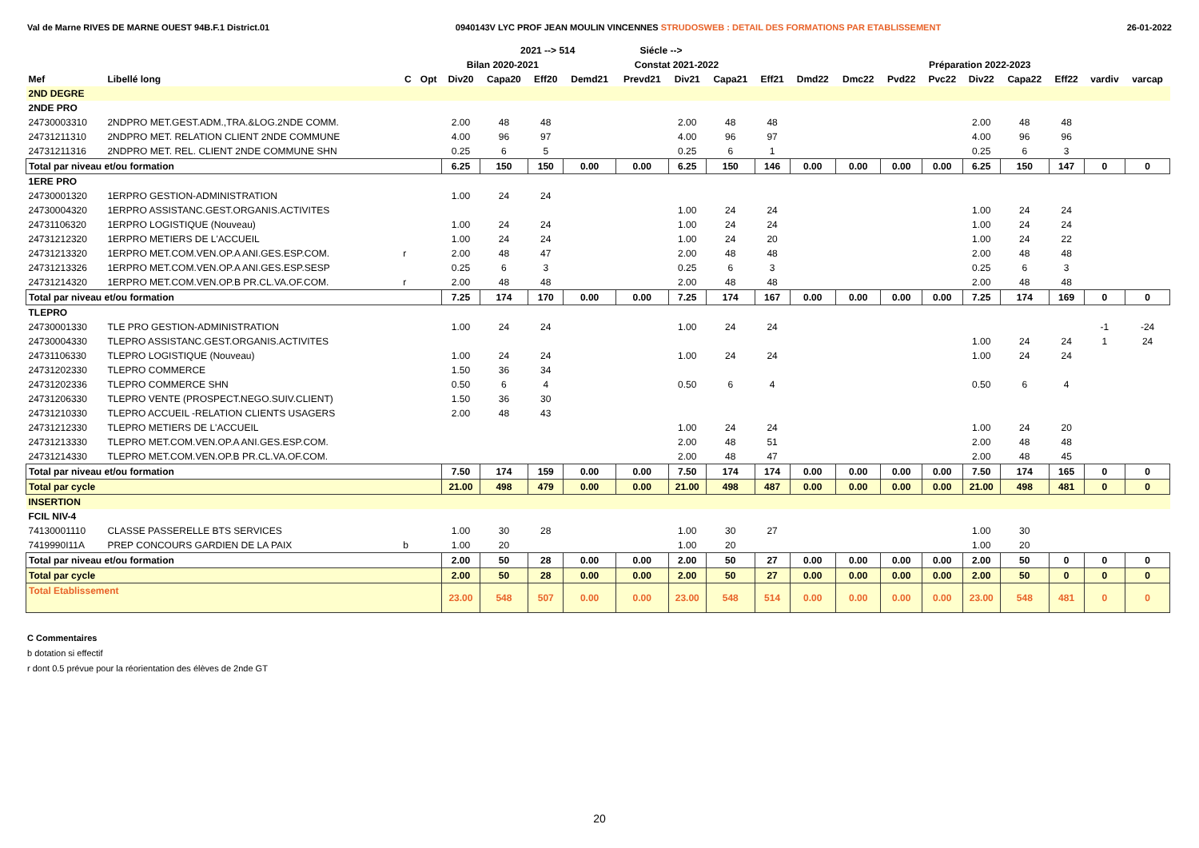Val de Marne RIVES DE MARNE OUEST 94B.F.1 District.01 0940143V LYC PROF JEAN MOULIN VINCENNES STRUDOSWEB : DETAIL DES FORMATIONS PAR ETABLISSEMENT 26-01-2022
| | | | | | 2021 --> 514 | | | Siécle --> | | | | | | | | | | | | |
| | | | | Bilan 2020-2021 | | | Constat 2021-2022 | | | | | Préparation 2022-2023 | | | | | | | | |
| Mef | Libellé long | C | Opt | Div20 | Capa20 | Eff20 | Demd21 | Prevd21 | Div21 | Capa21 | Eff21 | Dmd22 | Dmc22 | Pvd22 | Pvc22 | Div22 | Capa22 | Eff22 | vardiv | varcap |
| 2ND DEGRE | | | | | | | | | | | | | | | | | | | | |
| 2NDE PRO | | | | | | | | | | | | | | | | | | | | |
| 24730003310 | 2NDPRO MET.GEST.ADM.,TRA.&LOG.2NDE COMM. | | | 2.00 | 48 | 48 | | | 2.00 | 48 | 48 | | | | | 2.00 | 48 | 48 | | |
| 24731211310 | 2NDPRO MET. RELATION CLIENT 2NDE COMMUNE | | | 4.00 | 96 | 97 | | | 4.00 | 96 | 97 | | | | | 4.00 | 96 | 96 | | |
| 24731211316 | 2NDPRO MET. REL. CLIENT 2NDE COMMUNE SHN | | | 0.25 | 6 | 5 | | | 0.25 | 6 | 1 | | | | | 0.25 | 6 | 3 | | |
| Total par niveau et/ou formation | | | | 6.25 | 150 | 150 | 0.00 | 0.00 | 6.25 | 150 | 146 | 0.00 | 0.00 | 0.00 | 0.00 | 6.25 | 150 | 147 | 0 | 0 |
| 1ERE PRO | | | | | | | | | | | | | | | | | | | | |
| 24730001320 | 1ERPRO GESTION-ADMINISTRATION | | | 1.00 | 24 | 24 | | | | | | | | | | | | | | |
| 24730004320 | 1ERPRO ASSISTANC.GEST.ORGANIS.ACTIVITES | | | | | | | | 1.00 | 24 | 24 | | | | | 1.00 | 24 | 24 | | |
| 24731106320 | 1ERPRO LOGISTIQUE (Nouveau) | | | 1.00 | 24 | 24 | | | 1.00 | 24 | 24 | | | | | 1.00 | 24 | 24 | | |
| 24731212320 | 1ERPRO METIERS DE L'ACCUEIL | | | 1.00 | 24 | 24 | | | 1.00 | 24 | 20 | | | | | 1.00 | 24 | 22 | | |
| 24731213320 | 1ERPRO MET.COM.VEN.OP.A ANI.GES.ESP.COM. | r | | 2.00 | 48 | 47 | | | 2.00 | 48 | 48 | | | | | 2.00 | 48 | 48 | | |
| 24731213326 | 1ERPRO MET.COM.VEN.OP.A ANI.GES.ESP.SESP | | | 0.25 | 6 | 3 | | | 0.25 | 6 | 3 | | | | | 0.25 | 6 | 3 | | |
| 24731214320 | 1ERPRO MET.COM.VEN.OP.B PR.CL.VA.OF.COM. | r | | 2.00 | 48 | 48 | | | 2.00 | 48 | 48 | | | | | 2.00 | 48 | 48 | | |
| Total par niveau et/ou formation | | | | 7.25 | 174 | 170 | 0.00 | 0.00 | 7.25 | 174 | 167 | 0.00 | 0.00 | 0.00 | 0.00 | 7.25 | 174 | 169 | 0 | 0 |
| TLEPRO | | | | | | | | | | | | | | | | | | | | |
| 24730001330 | TLE PRO GESTION-ADMINISTRATION | | | 1.00 | 24 | 24 | | | 1.00 | 24 | 24 | | | | | | | | -1 | -24 |
| 24730004330 | TLEPRO ASSISTANC.GEST.ORGANIS.ACTIVITES | | | | | | | | | | | | | | | 1.00 | 24 | 24 | 1 | 24 |
| 24731106330 | TLEPRO LOGISTIQUE (Nouveau) | | | 1.00 | 24 | 24 | | | 1.00 | 24 | 24 | | | | | 1.00 | 24 | 24 | | |
| 24731202330 | TLEPRO COMMERCE | | | 1.50 | 36 | 34 | | | | | | | | | | | | | | |
| 24731202336 | TLEPRO COMMERCE SHN | | | 0.50 | 6 | 4 | | | 0.50 | 6 | 4 | | | | | 0.50 | 6 | 4 | | |
| 24731206330 | TLEPRO VENTE (PROSPECT.NEGO.SUIV.CLIENT) | | | 1.50 | 36 | 30 | | | | | | | | | | | | | | |
| 24731210330 | TLEPRO ACCUEIL -RELATION CLIENTS USAGERS | | | 2.00 | 48 | 43 | | | | | | | | | | | | | | |
| 24731212330 | TLEPRO METIERS DE L'ACCUEIL | | | | | | | | 1.00 | 24 | 24 | | | | | 1.00 | 24 | 20 | | |
| 24731213330 | TLEPRO MET.COM.VEN.OP.A ANI.GES.ESP.COM. | | | | | | | | 2.00 | 48 | 51 | | | | | 2.00 | 48 | 48 | | |
| 24731214330 | TLEPRO MET.COM.VEN.OP.B PR.CL.VA.OF.COM. | | | | | | | | 2.00 | 48 | 47 | | | | | 2.00 | 48 | 45 | | |
| Total par niveau et/ou formation | | | | 7.50 | 174 | 159 | 0.00 | 0.00 | 7.50 | 174 | 174 | 0.00 | 0.00 | 0.00 | 0.00 | 7.50 | 174 | 165 | 0 | 0 |
| Total par cycle | | | | 21.00 | 498 | 479 | 0.00 | 0.00 | 21.00 | 498 | 487 | 0.00 | 0.00 | 0.00 | 0.00 | 21.00 | 498 | 481 | 0 | 0 |
| INSERTION | | | | | | | | | | | | | | | | | | | | |
| FCIL NIV-4 | | | | | | | | | | | | | | | | | | | | |
| 74130001110 | CLASSE PASSERELLE BTS SERVICES | | | 1.00 | 30 | 28 | | | 1.00 | 30 | 27 | | | | | 1.00 | 30 | | | |
| 7419990I11A | PREP CONCOURS GARDIEN DE LA PAIX | b | | 1.00 | 20 | | | | 1.00 | 20 | | | | | | 1.00 | 20 | | | |
| Total par niveau et/ou formation | | | | 2.00 | 50 | 28 | 0.00 | 0.00 | 2.00 | 50 | 27 | 0.00 | 0.00 | 0.00 | 0.00 | 2.00 | 50 | 0 | 0 | 0 |
| Total par cycle | | | | 2.00 | 50 | 28 | 0.00 | 0.00 | 2.00 | 50 | 27 | 0.00 | 0.00 | 0.00 | 0.00 | 2.00 | 50 | 0 | 0 | 0 |
| Total Etablissement | | | | 23.00 | 548 | 507 | 0.00 | 0.00 | 23.00 | 548 | 514 | 0.00 | 0.00 | 0.00 | 0.00 | 23.00 | 548 | 481 | 0 | 0 |
C Commentaires
b dotation si effectif
r dont 0.5 prévue pour la réorientation des élèves de 2nde GT
20